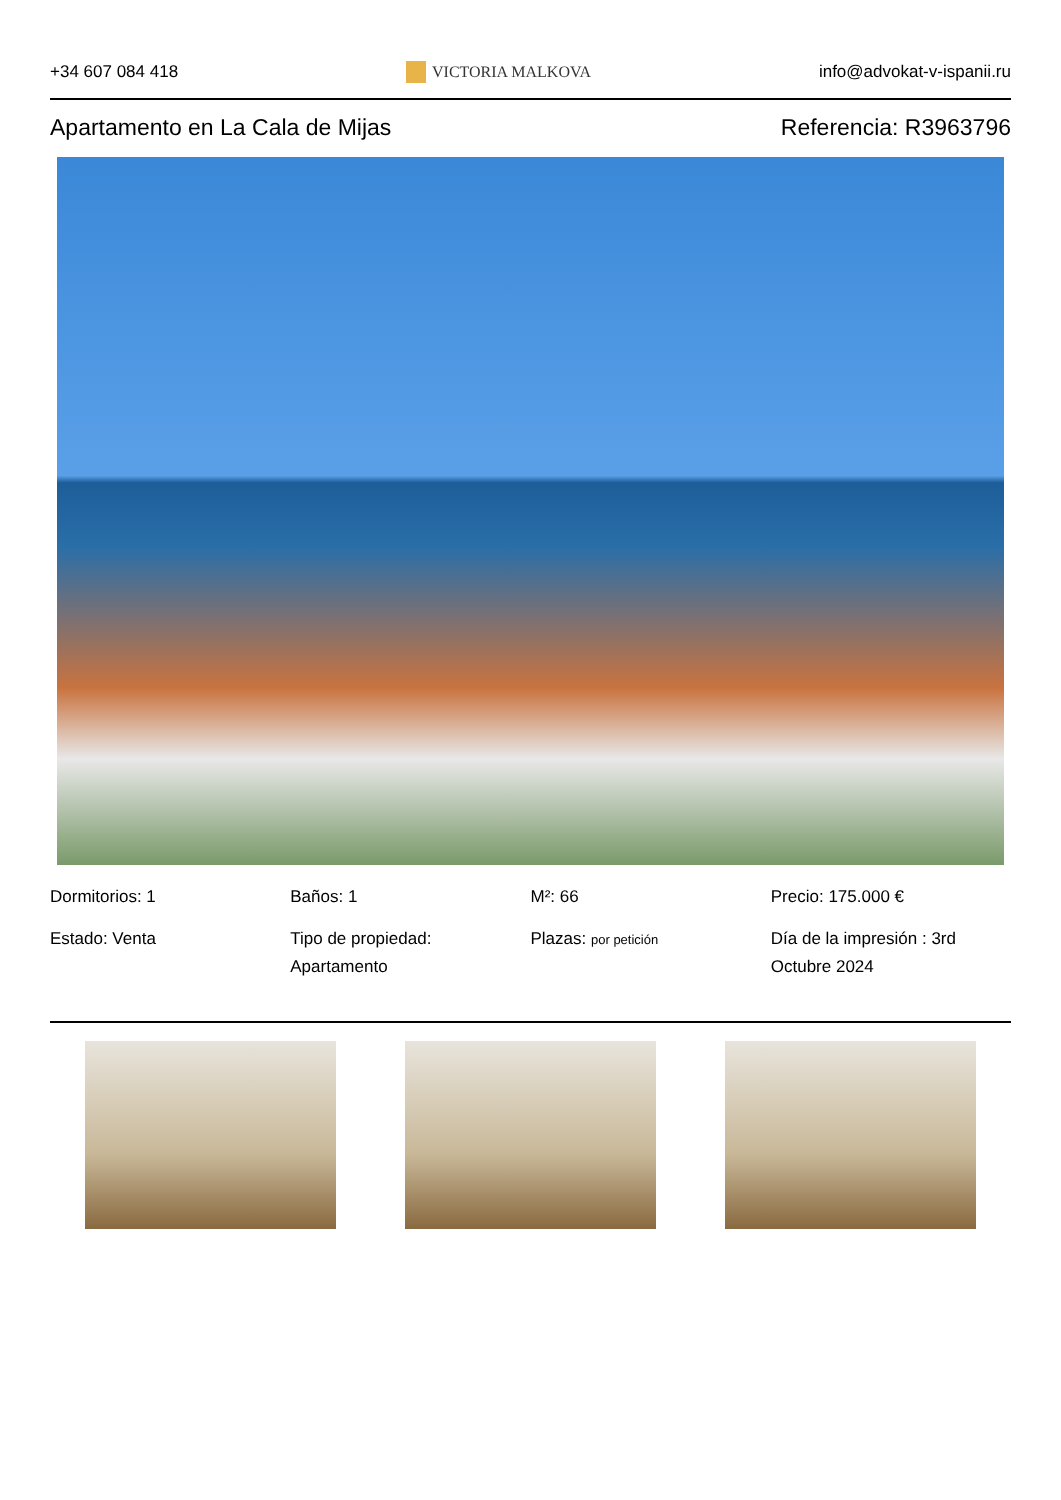+34 607 084 418 VICTORIA MALKOVA info@advokat-v-ispanii.ru
Apartamento en La Cala de Mijas
Referencia: R3963796
Dormitorios: 1
Estado: Venta
Baños: 1
Tipo de propiedad: Apartamento
M²: 66
Plazas: por petición
Precio: 175.000 €
Día de la impresión : 3rd Octubre 2024